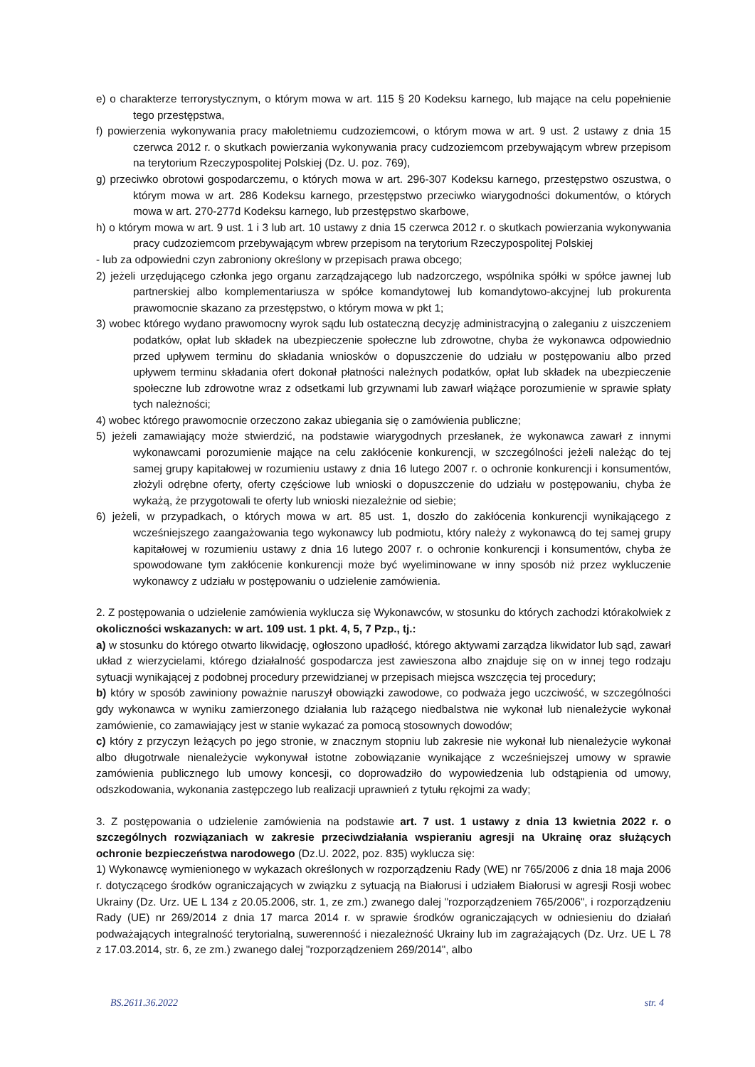e) o charakterze terrorystycznym, o którym mowa w art. 115 § 20 Kodeksu karnego, lub mające na celu popełnienie tego przestępstwa,
f) powierzenia wykonywania pracy małoletniemu cudzoziemcowi, o którym mowa w art. 9 ust. 2 ustawy z dnia 15 czerwca 2012 r. o skutkach powierzania wykonywania pracy cudzoziemcom przebywającym wbrew przepisom na terytorium Rzeczypospolitej Polskiej (Dz. U. poz. 769),
g) przeciwko obrotowi gospodarczemu, o których mowa w art. 296-307 Kodeksu karnego, przestępstwo oszustwa, o którym mowa w art. 286 Kodeksu karnego, przestępstwo przeciwko wiarygodności dokumentów, o których mowa w art. 270-277d Kodeksu karnego, lub przestępstwo skarbowe,
h) o którym mowa w art. 9 ust. 1 i 3 lub art. 10 ustawy z dnia 15 czerwca 2012 r. o skutkach powierzania wykonywania pracy cudzoziemcom przebywającym wbrew przepisom na terytorium Rzeczypospolitej Polskiej
- lub za odpowiedni czyn zabroniony określony w przepisach prawa obcego;
2) jeżeli urzędującego członka jego organu zarządzającego lub nadzorczego, wspólnika spółki w spółce jawnej lub partnerskiej albo komplementariusza w spółce komandytowej lub komandytowo-akcyjnej lub prokurenta prawomocnie skazano za przestępstwo, o którym mowa w pkt 1;
3) wobec którego wydano prawomocny wyrok sądu lub ostateczną decyzję administracyjną o zaleganiu z uiszczeniem podatków, opłat lub składek na ubezpieczenie społeczne lub zdrowotne, chyba że wykonawca odpowiednio przed upływem terminu do składania wniosków o dopuszczenie do udziału w postępowaniu albo przed upływem terminu składania ofert dokonał płatności należnych podatków, opłat lub składek na ubezpieczenie społeczne lub zdrowotne wraz z odsetkami lub grzywnami lub zawarł wiążące porozumienie w sprawie spłaty tych należności;
4) wobec którego prawomocnie orzeczono zakaz ubiegania się o zamówienia publiczne;
5) jeżeli zamawiający może stwierdzić, na podstawie wiarygodnych przesłanek, że wykonawca zawarł z innymi wykonawcami porozumienie mające na celu zakłócenie konkurencji, w szczególności jeżeli należąc do tej samej grupy kapitałowej w rozumieniu ustawy z dnia 16 lutego 2007 r. o ochronie konkurencji i konsumentów, złożyli odrębne oferty, oferty częściowe lub wnioski o dopuszczenie do udziału w postępowaniu, chyba że wykażą, że przygotowali te oferty lub wnioski niezależnie od siebie;
6) jeżeli, w przypadkach, o których mowa w art. 85 ust. 1, doszło do zakłócenia konkurencji wynikającego z wcześniejszego zaangażowania tego wykonawcy lub podmiotu, który należy z wykonawcą do tej samej grupy kapitałowej w rozumieniu ustawy z dnia 16 lutego 2007 r. o ochronie konkurencji i konsumentów, chyba że spowodowane tym zakłócenie konkurencji może być wyeliminowane w inny sposób niż przez wykluczenie wykonawcy z udziału w postępowaniu o udzielenie zamówienia.
2. Z postępowania o udzielenie zamówienia wyklucza się Wykonawców, w stosunku do których zachodzi którakolwiek z okoliczności wskazanych: w art. 109 ust. 1 pkt. 4, 5, 7 Pzp., tj.:
a) w stosunku do którego otwarto likwidację, ogłoszono upadłość, którego aktywami zarządza likwidator lub sąd, zawarł układ z wierzycielami, którego działalność gospodarcza jest zawieszona albo znajduje się on w innej tego rodzaju sytuacji wynikającej z podobnej procedury przewidzianej w przepisach miejsca wszczęcia tej procedury;
b) który w sposób zawiniony poważnie naruszył obowiązki zawodowe, co podważa jego uczciwość, w szczególności gdy wykonawca w wyniku zamierzonego działania lub rażącego niedbalstwa nie wykonał lub nienależycie wykonał zamówienie, co zamawiający jest w stanie wykazać za pomocą stosownych dowodów;
c) który z przyczyn leżących po jego stronie, w znacznym stopniu lub zakresie nie wykonał lub nienależycie wykonał albo długotrwale nienależycie wykonywał istotne zobowiązanie wynikające z wcześniejszej umowy w sprawie zamówienia publicznego lub umowy koncesji, co doprowadziło do wypowiedzenia lub odstąpienia od umowy, odszkodowania, wykonania zastępczego lub realizacji uprawnień z tytułu rękojmi za wady;
3. Z postępowania o udzielenie zamówienia na podstawie art. 7 ust. 1 ustawy z dnia 13 kwietnia 2022 r. o szczególnych rozwiązaniach w zakresie przeciwdziałania wspieraniu agresji na Ukrainę oraz służących ochronie bezpieczeństwa narodowego (Dz.U. 2022, poz. 835) wyklucza się:
1) Wykonawcę wymienionego w wykazach określonych w rozporządzeniu Rady (WE) nr 765/2006 z dnia 18 maja 2006 r. dotyczącego środków ograniczających w związku z sytuacją na Białorusi i udziałem Białorusi w agresji Rosji wobec Ukrainy (Dz. Urz. UE L 134 z 20.05.2006, str. 1, ze zm.) zwanego dalej "rozporządzeniem 765/2006", i rozporządzeniu Rady (UE) nr 269/2014 z dnia 17 marca 2014 r. w sprawie środków ograniczających w odniesieniu do działań podważających integralność terytorialną, suwerenność i niezależność Ukrainy lub im zagrażających (Dz. Urz. UE L 78 z 17.03.2014, str. 6, ze zm.) zwanego dalej "rozporządzeniem 269/2014", albo
BS.2611.36.2022 str. 4